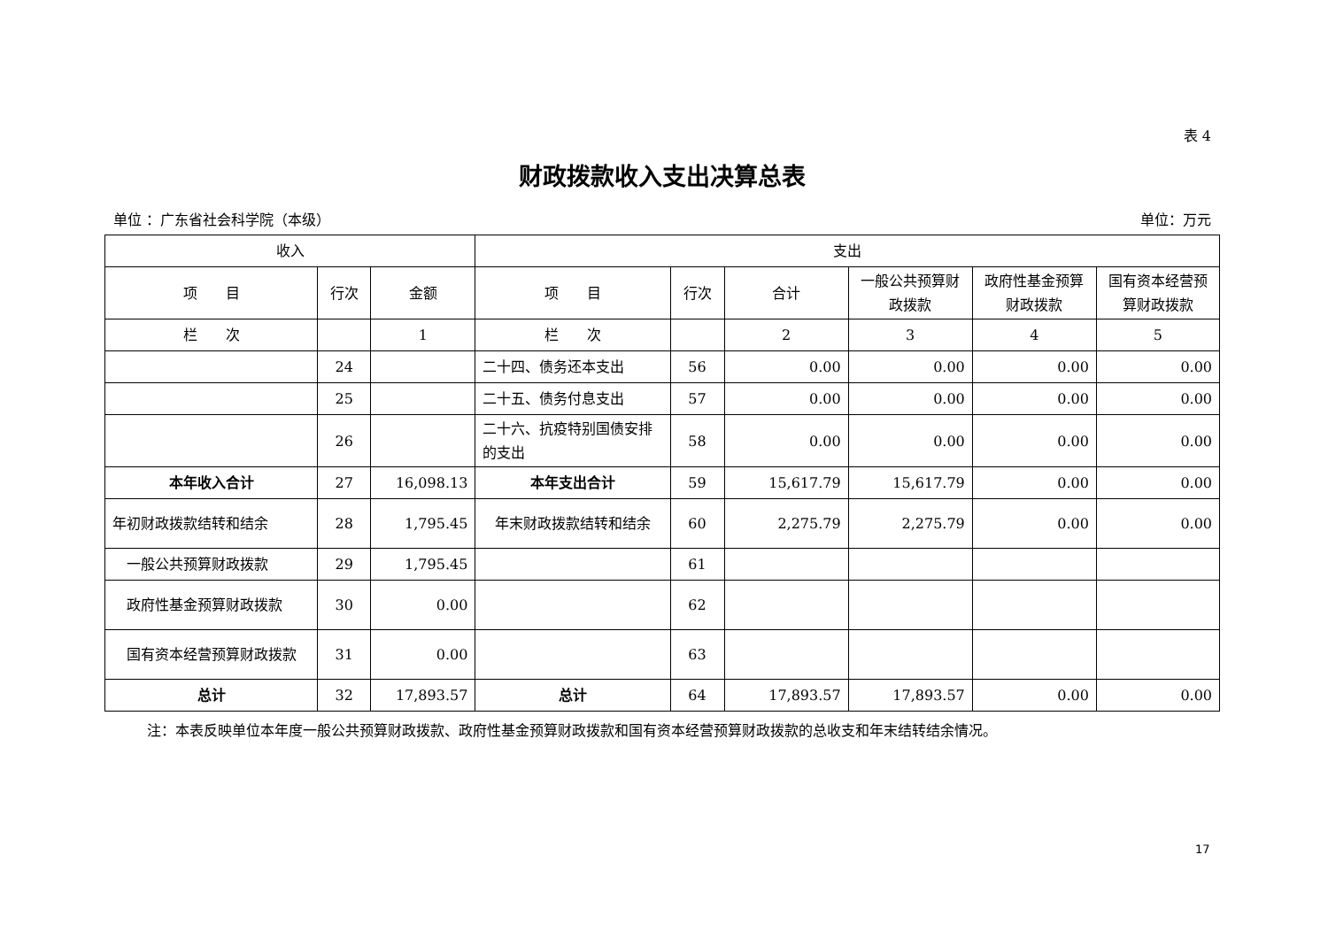表 4
财政拨款收入支出决算总表
单位 ：广东省社会科学院（本级） 单位：万元
| 收入 | | | 支出 | | | | | |
| --- | --- | --- | --- | --- | --- | --- | --- | --- |
| 项 目 | 行次 | 金额 | 项 目 | 行次 | 合计 | 一般公共预算财政拨款 | 政府性基金预算财政拨款 | 国有资本经营预算财政拨款 |
| 栏 次 | | 1 | 栏 次 | | 2 | 3 | 4 | 5 |
| | 24 | | 二十四、债务还本支出 | 56 | 0.00 | 0.00 | 0.00 | 0.00 |
| | 25 | | 二十五、债务付息支出 | 57 | 0.00 | 0.00 | 0.00 | 0.00 |
| | 26 | | 二十六、抗疫特别国债安排的支出 | 58 | 0.00 | 0.00 | 0.00 | 0.00 |
| 本年收入合计 | 27 | 16,098.13 | 本年支出合计 | 59 | 15,617.79 | 15,617.79 | 0.00 | 0.00 |
| 年初财政拨款结转和结余 | 28 | 1,795.45 | 年末财政拨款结转和结余 | 60 | 2,275.79 | 2,275.79 | 0.00 | 0.00 |
| 一般公共预算财政拨款 | 29 | 1,795.45 | | 61 | | | | |
| 政府性基金预算财政拨款 | 30 | 0.00 | | 62 | | | | |
| 国有资本经营预算财政拨款 | 31 | 0.00 | | 63 | | | | |
| 总计 | 32 | 17,893.57 | 总计 | 64 | 17,893.57 | 17,893.57 | 0.00 | 0.00 |
注：本表反映单位本年度一般公共预算财政拨款、政府性基金预算财政拨款和国有资本经营预算财政拨款的总收支和年末结转结余情况。
17